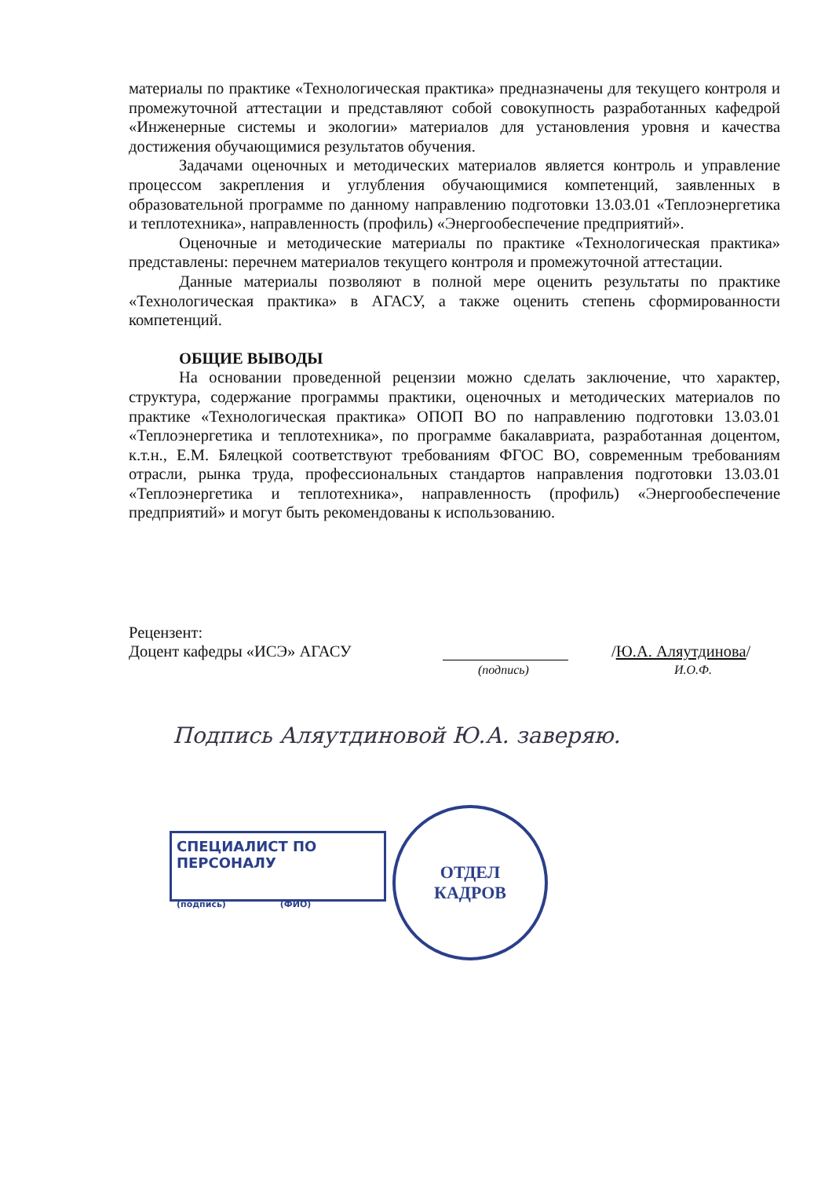материалы по практике «Технологическая практика» предназначены для текущего контроля и промежуточной аттестации и представляют собой совокупность разработанных кафедрой «Инженерные системы и экологии» материалов для установления уровня и качества достижения обучающимися результатов обучения.
Задачами оценочных и методических материалов является контроль и управление процессом закрепления и углубления обучающимися компетенций, заявленных в образовательной программе по данному направлению подготовки 13.03.01 «Теплоэнергетика и теплотехника», направленность (профиль) «Энергообеспечение предприятий».
Оценочные и методические материалы по практике «Технологическая практика» представлены: перечнем материалов текущего контроля и промежуточной аттестации.
Данные материалы позволяют в полной мере оценить результаты по практике «Технологическая практика» в АГАСУ, а также оценить степень сформированности компетенций.
ОБЩИЕ ВЫВОДЫ
На основании проведенной рецензии можно сделать заключение, что характер, структура, содержание программы практики, оценочных и методических материалов по практике «Технологическая практика» ОПОП ВО по направлению подготовки 13.03.01 «Теплоэнергетика и теплотехника», по программе бакалавриата, разработанная доцентом, к.т.н., Е.М. Бялецкой соответствуют требованиям ФГОС ВО, современным требованиям отрасли, рынка труда, профессиональных стандартов направления подготовки 13.03.01 «Теплоэнергетика и теплотехника», направленность (профиль) «Энергообеспечение предприятий» и могут быть рекомендованы к использованию.
Рецензент:
Доцент кафедры «ИСЭ» АГАСУ /Ю.А. Аляутдинова/
(подпись) И.О.Ф.
Подпись Аляутдиновой Ю.А. заверяю.
СПЕЦИАЛИСТ ПО ПЕРСОНАЛУ
(подпись) (ФИО)
ОТДЕЛ
КАДРОВ